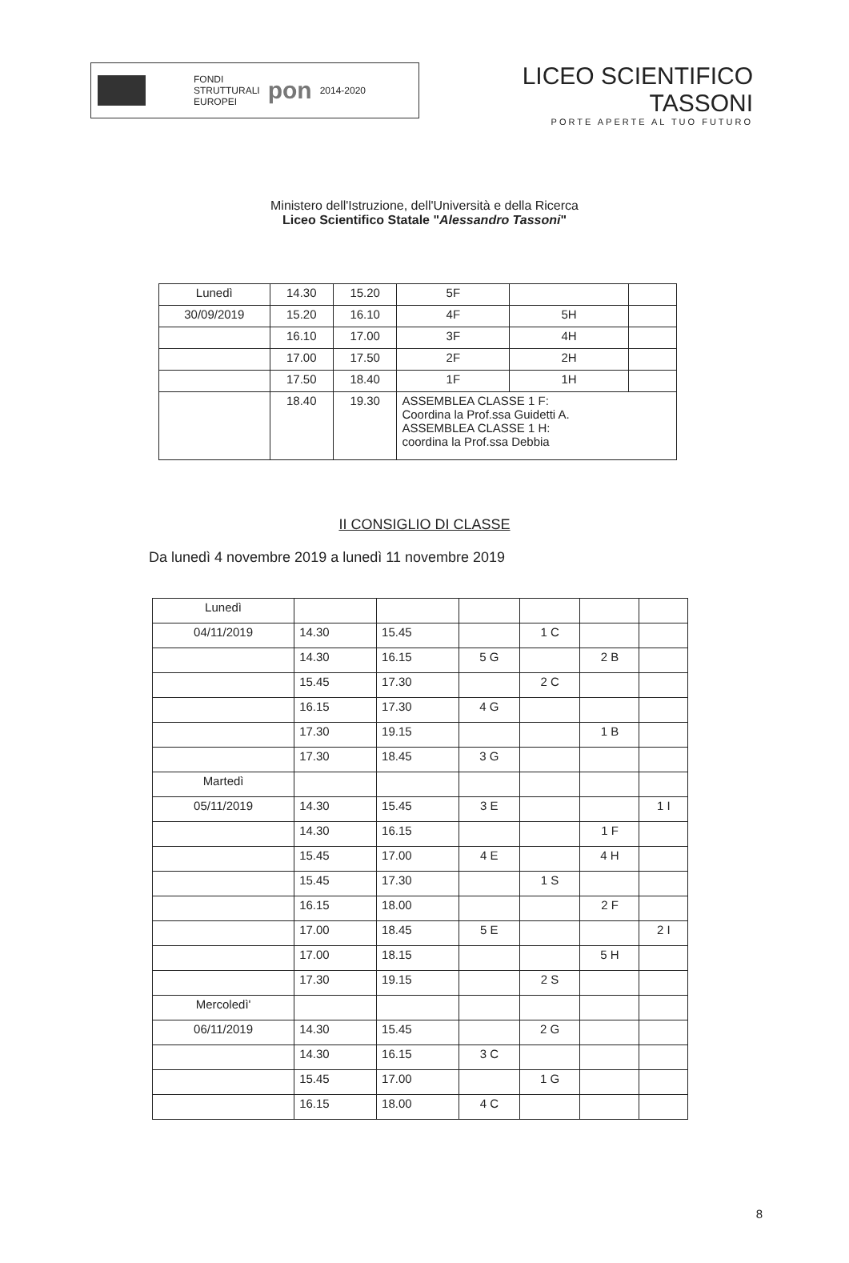FONDI
STRUTTURALI
EUROPEI
pon
2014-2020
LICEO SCIENTIFICO TASSONI
PORTE APERTE AL TUO FUTURO
Ministero dell'Istruzione, dell'Università e della Ricerca
Liceo Scientifico Statale "Alessandro Tassoni"
| Lunedì | 14.30 | 15.20 | 5F | | |
| 30/09/2019 | 15.20 | 16.10 | 4F | 5H | |
| | 16.10 | 17.00 | 3F | 4H | |
| | 17.00 | 17.50 | 2F | 2H | |
| | 17.50 | 18.40 | 1F | 1H | |
| | 18.40 | 19.30 | ASSEMBLEA CLASSE 1 F: Coordina la Prof.ssa Guidetti A. ASSEMBLEA CLASSE 1 H: coordina la Prof.ssa Debbia | | |
II CONSIGLIO DI CLASSE
Da lunedì 4 novembre 2019 a lunedì 11 novembre 2019
| Lunedì | | | | | | |
| 04/11/2019 | 14.30 | 15.45 | | 1 C | | |
| | 14.30 | 16.15 | 5 G | | 2 B | |
| | 15.45 | 17.30 | | 2 C | | |
| | 16.15 | 17.30 | 4 G | | | |
| | 17.30 | 19.15 | | | 1 B | |
| | 17.30 | 18.45 | 3 G | | | |
| Martedì | | | | | | |
| 05/11/2019 | 14.30 | 15.45 | 3 E | | | 1 I |
| | 14.30 | 16.15 | | | 1 F | |
| | 15.45 | 17.00 | 4 E | | 4 H | |
| | 15.45 | 17.30 | | 1 S | | |
| | 16.15 | 18.00 | | | 2 F | |
| | 17.00 | 18.45 | 5 E | | | 2 I |
| | 17.00 | 18.15 | | | 5 H | |
| | 17.30 | 19.15 | | 2 S | | |
| Mercoledì' | | | | | | |
| 06/11/2019 | 14.30 | 15.45 | | 2 G | | |
| | 14.30 | 16.15 | 3 C | | | |
| | 15.45 | 17.00 | | 1 G | | |
| | 16.15 | 18.00 | 4 C | | | |
8